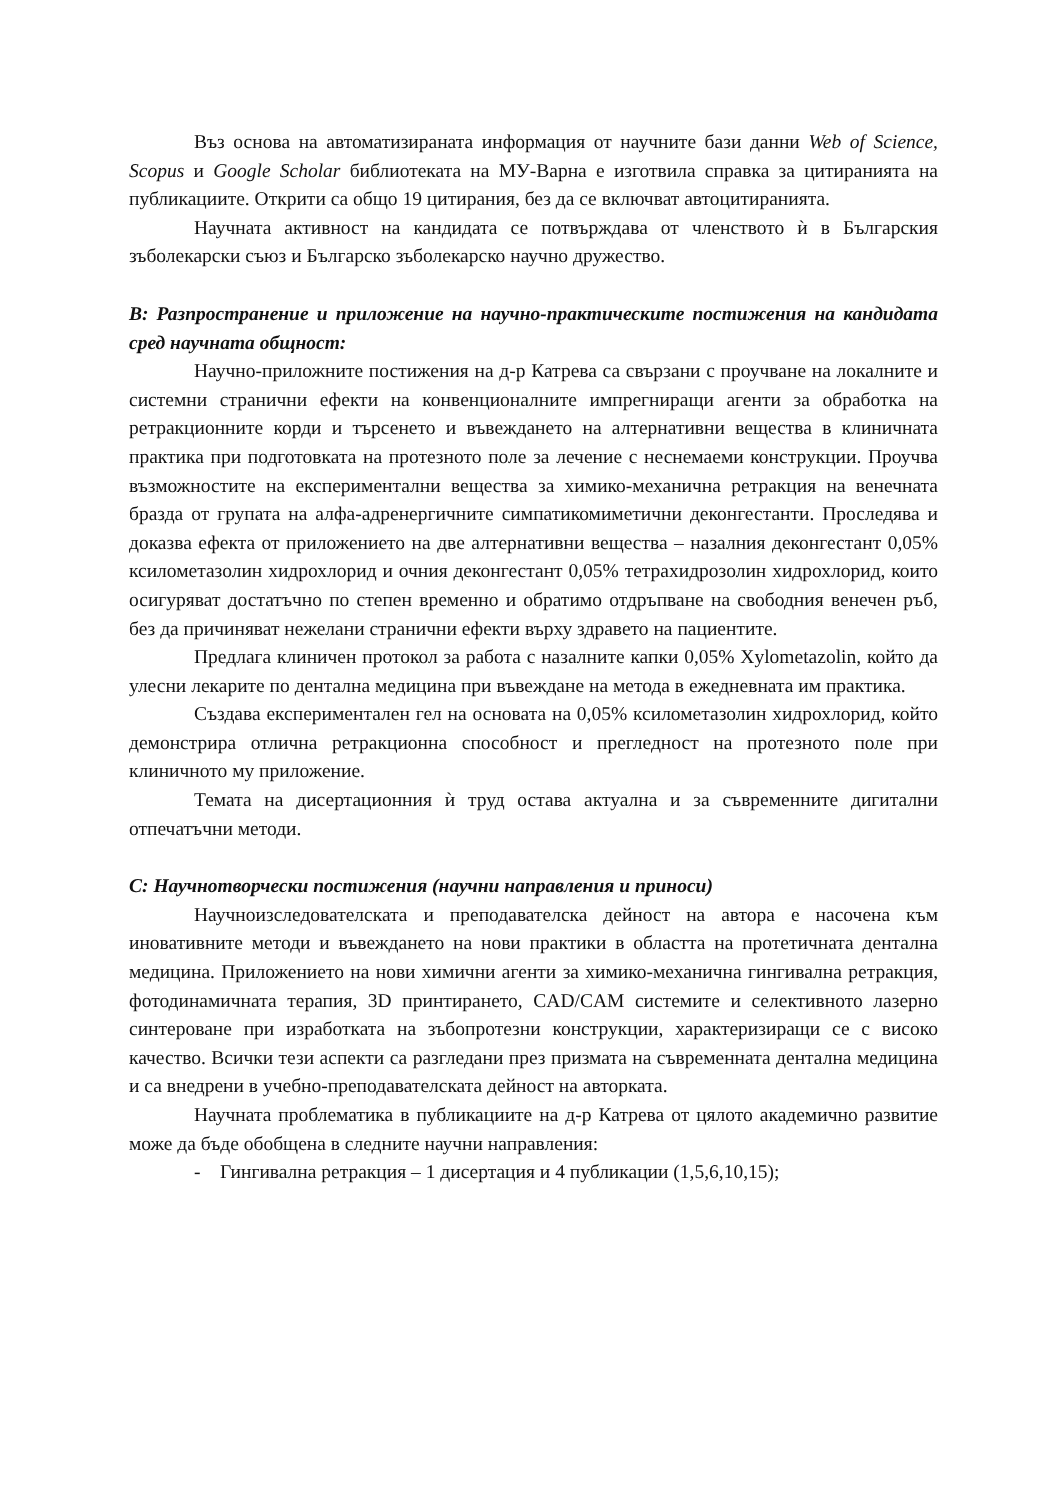Въз основа на автоматизираната информация от научните бази данни Web of Science, Scopus и Google Scholar библиотеката на МУ-Варна е изготвила справка за цитиранията на публикациите. Открити са общо 19 цитирания, без да се включват автоцитиранията.
Научната активност на кандидата се потвърждава от членството ѝ в Българския зъболекарски съюз и Българско зъболекарско научно дружество.
B: Разпространение и приложение на научно-практическите постижения на кандидата сред научната общност:
Научно-приложните постижения на д-р Катрева са свързани с проучване на локалните и системни странични ефекти на конвенционалните импрегниращи агенти за обработка на ретракционните корди и търсенето и въвеждането на алтернативни вещества в клиничната практика при подготовката на протезното поле за лечение с неснемаеми конструкции. Проучва възможностите на експериментални вещества за химико-механична ретракция на венечната бразда от групата на алфа-адренергичните симпатикомиметични деконгестанти. Проследява и доказва ефекта от приложението на две алтернативни вещества – назалния деконгестант 0,05% ксилометазолин хидрохлорид и очния деконгестант 0,05% тетрахидрозолин хидрохлорид, които осигуряват достатъчно по степен временно и обратимо отдръпване на свободния венечен ръб, без да причиняват нежелани странични ефекти върху здравето на пациентите.
Предлага клиничен протокол за работа с назалните капки 0,05% Xylometazolin, който да улесни лекарите по дентална медицина при въвеждане на метода в ежедневната им практика.
Създава експериментален гел на основата на 0,05% ксилометазолин хидрохлорид, който демонстрира отлична ретракционна способност и прегледност на протезното поле при клиничното му приложение.
Темата на дисертационния ѝ труд остава актуална и за съвременните дигитални отпечатъчни методи.
C: Научнотворчески постижения (научни направления и приноси)
Научноизследователската и преподавателска дейност на автора е насочена към иновативните методи и въвеждането на нови практики в областта на протетичната дентална медицина. Приложението на нови химични агенти за химико-механична гингивална ретракция, фотодинамичната терапия, 3D принтирането, CAD/CAM системите и селективното лазерно синтероване при изработката на зъбопротезни конструкции, характеризиращи се с високо качество. Всички тези аспекти са разгледани през призмата на съвременната дентална медицина и са внедрени в учебно-преподавателската дейност на авторката.
Научната проблематика в публикациите на д-р Катрева от цялото академично развитие може да бъде обобщена в следните научни направления:
- Гингивална ретракция – 1 дисертация и 4 публикации (1,5,6,10,15);